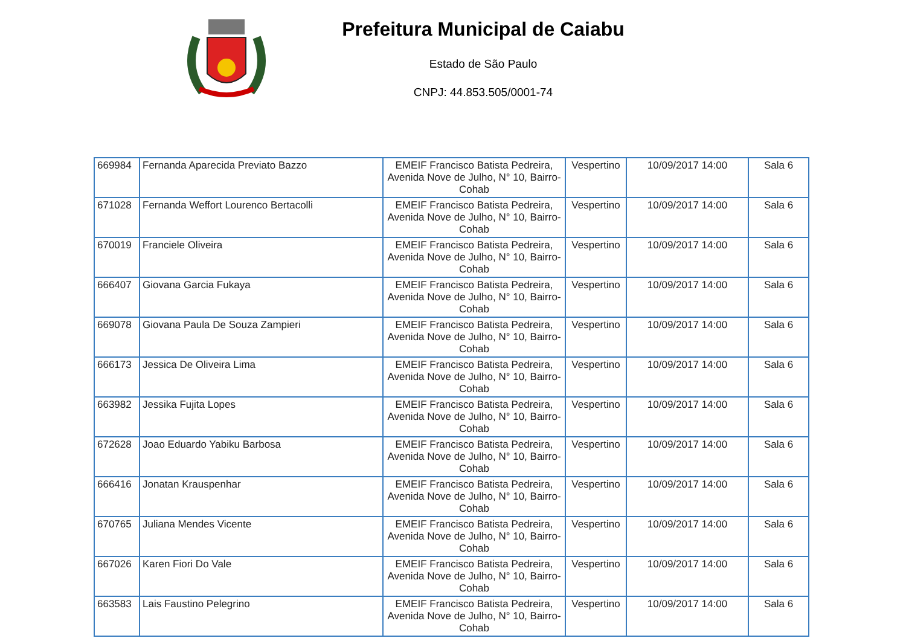Prefeitura Municipal de Caiabu
Estado de São Paulo
CNPJ: 44.853.505/0001-74
| 669984 | Fernanda Aparecida Previato Bazzo | EMEIF Francisco Batista Pedreira, Avenida Nove de Julho, N° 10, Bairro-Cohab | Vespertino | 10/09/2017 14:00 | Sala 6 |
| 671028 | Fernanda Weffort Lourenco Bertacolli | EMEIF Francisco Batista Pedreira, Avenida Nove de Julho, N° 10, Bairro-Cohab | Vespertino | 10/09/2017 14:00 | Sala 6 |
| 670019 | Franciele Oliveira | EMEIF Francisco Batista Pedreira, Avenida Nove de Julho, N° 10, Bairro-Cohab | Vespertino | 10/09/2017 14:00 | Sala 6 |
| 666407 | Giovana Garcia Fukaya | EMEIF Francisco Batista Pedreira, Avenida Nove de Julho, N° 10, Bairro-Cohab | Vespertino | 10/09/2017 14:00 | Sala 6 |
| 669078 | Giovana Paula De Souza Zampieri | EMEIF Francisco Batista Pedreira, Avenida Nove de Julho, N° 10, Bairro-Cohab | Vespertino | 10/09/2017 14:00 | Sala 6 |
| 666173 | Jessica De Oliveira Lima | EMEIF Francisco Batista Pedreira, Avenida Nove de Julho, N° 10, Bairro-Cohab | Vespertino | 10/09/2017 14:00 | Sala 6 |
| 663982 | Jessika Fujita Lopes | EMEIF Francisco Batista Pedreira, Avenida Nove de Julho, N° 10, Bairro-Cohab | Vespertino | 10/09/2017 14:00 | Sala 6 |
| 672628 | Joao Eduardo Yabiku Barbosa | EMEIF Francisco Batista Pedreira, Avenida Nove de Julho, N° 10, Bairro-Cohab | Vespertino | 10/09/2017 14:00 | Sala 6 |
| 666416 | Jonatan Krauspenhar | EMEIF Francisco Batista Pedreira, Avenida Nove de Julho, N° 10, Bairro-Cohab | Vespertino | 10/09/2017 14:00 | Sala 6 |
| 670765 | Juliana Mendes Vicente | EMEIF Francisco Batista Pedreira, Avenida Nove de Julho, N° 10, Bairro-Cohab | Vespertino | 10/09/2017 14:00 | Sala 6 |
| 667026 | Karen Fiori Do Vale | EMEIF Francisco Batista Pedreira, Avenida Nove de Julho, N° 10, Bairro-Cohab | Vespertino | 10/09/2017 14:00 | Sala 6 |
| 663583 | Lais Faustino Pelegrino | EMEIF Francisco Batista Pedreira, Avenida Nove de Julho, N° 10, Bairro-Cohab | Vespertino | 10/09/2017 14:00 | Sala 6 |